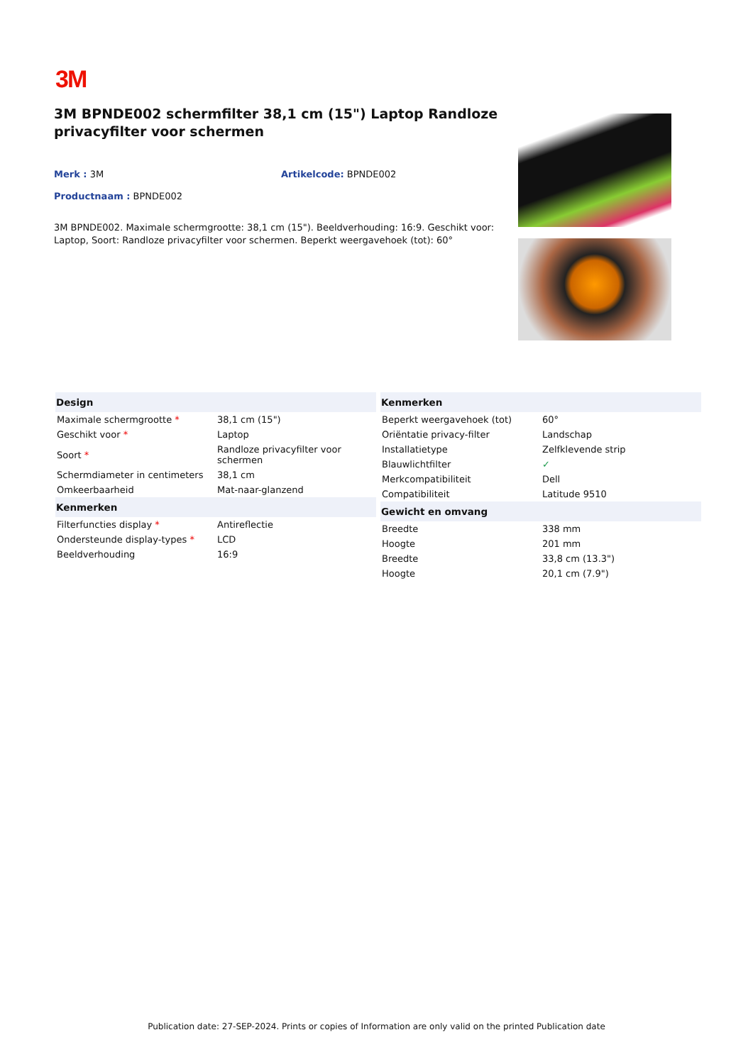3M
3M BPNDE002 schermfilter 38,1 cm (15") Laptop Randloze privacyfilter voor schermen
Merk : 3M Artikelcode: BPNDE002
Productnaam : BPNDE002
3M BPNDE002. Maximale schermgrootte: 38,1 cm (15"). Beeldverhouding: 16:9. Geschikt voor: Laptop, Soort: Randloze privacyfilter voor schermen. Beperkt weergavehoek (tot): 60°
| Design | |
| --- | --- |
| Maximale schermgrootte * | 38,1 cm (15") |
| Geschikt voor * | Laptop |
| Soort * | Randloze privacyfilter voor schermen |
| Schermdiameter in centimeters | 38,1 cm |
| Omkeerbaarheid | Mat-naar-glanzend |
| Kenmerken | |
| Filterfuncties display * | Antireflectie |
| Ondersteunde display-types * | LCD |
| Beeldverhouding | 16:9 |
| Kenmerken | |
| --- | --- |
| Beperkt weergavehoek (tot) | 60° |
| Oriëntatie privacy-filter | Landschap |
| Installatietype | Zelfklevende strip |
| Blauwlichtfilter | ✓ |
| Merkcompatibiliteit | Dell |
| Compatibiliteit | Latitude 9510 |
| Gewicht en omvang | |
| Breedte | 338 mm |
| Hoogte | 201 mm |
| Breedte | 33,8 cm (13.3") |
| Hoogte | 20,1 cm (7.9") |
Publication date: 27-SEP-2024. Prints or copies of Information are only valid on the printed Publication date